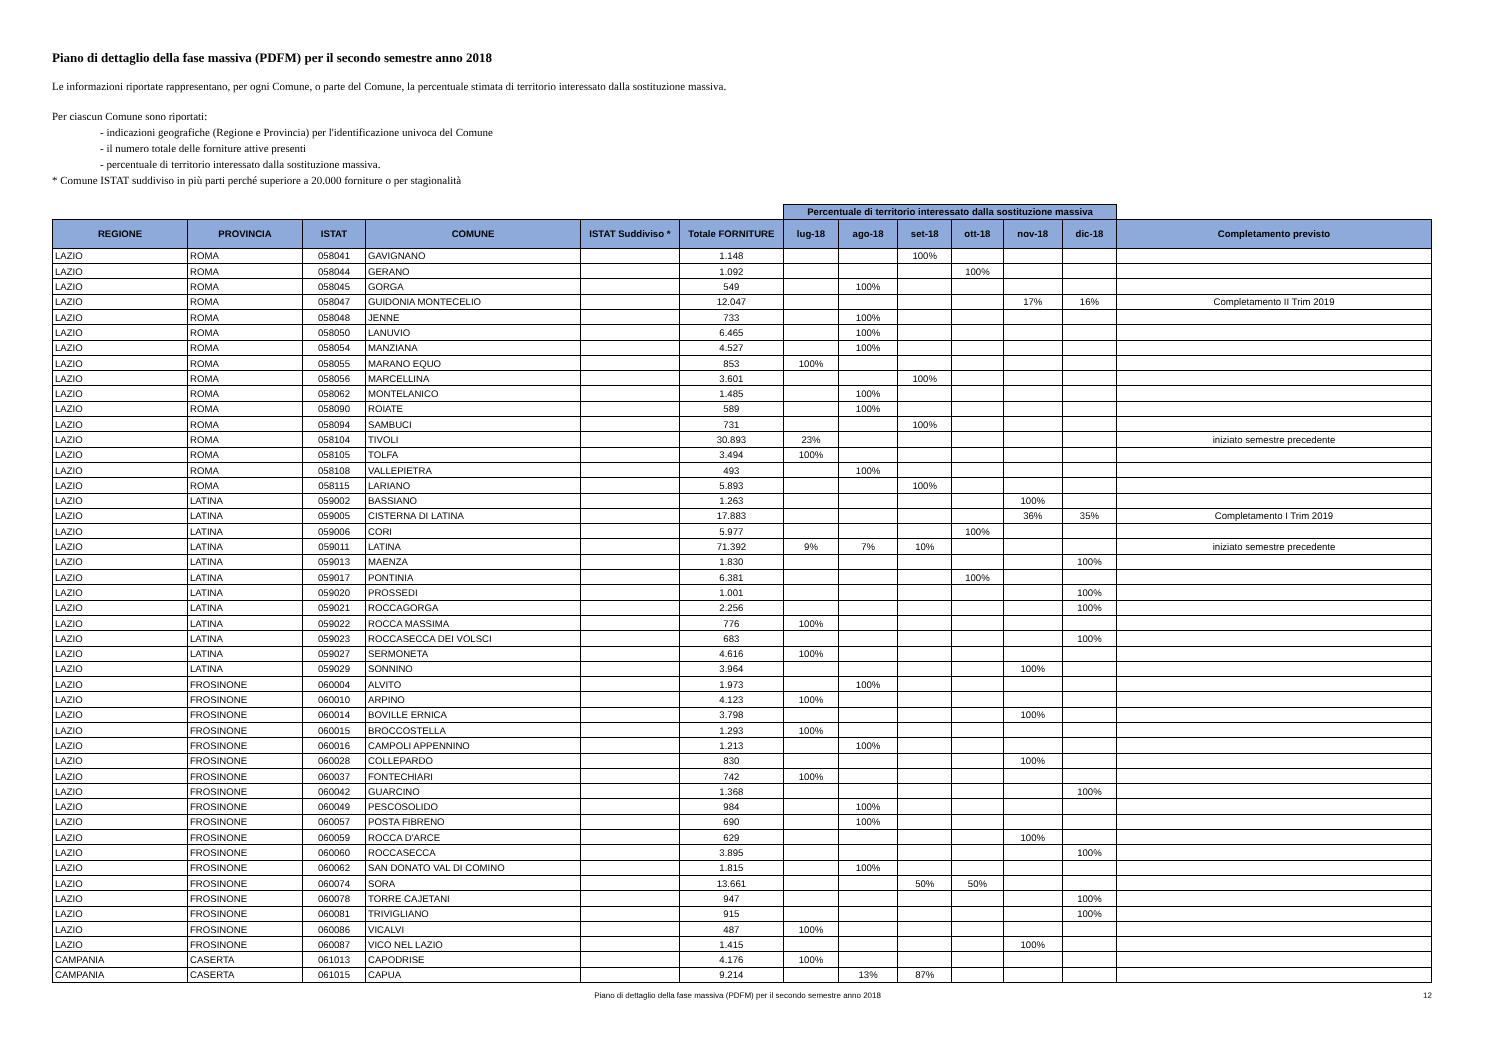Piano di dettaglio della fase massiva (PDFM) per il secondo semestre anno 2018
Le informazioni riportate rappresentano, per ogni Comune, o parte del Comune, la percentuale stimata di territorio interessato dalla sostituzione massiva.
Per ciascun Comune sono riportati:
- indicazioni geografiche (Regione e Provincia) per l'identificazione univoca del Comune
- il numero totale delle forniture attive presenti
- percentuale di territorio interessato dalla sostituzione massiva.
* Comune ISTAT suddiviso in più parti perché superiore a 20.000 forniture o per stagionalità
| | | | | | | Percentuale di territorio interessato dalla sostituzione massiva | | | | | | |
| REGIONE | PROVINCIA | ISTAT | COMUNE | ISTAT Suddiviso * | Totale FORNITURE | lug-18 | ago-18 | set-18 | ott-18 | nov-18 | dic-18 | Completamento previsto |
| LAZIO | ROMA | 058041 | GAVIGNANO | | 1.148 | | | 100% | | | | |
| LAZIO | ROMA | 058044 | GERANO | | 1.092 | | | | 100% | | | |
| LAZIO | ROMA | 058045 | GORGA | | 549 | | 100% | | | | | |
| LAZIO | ROMA | 058047 | GUIDONIA MONTECELIO | | 12.047 | | | | | 17% | 16% | Completamento II Trim 2019 |
| LAZIO | ROMA | 058048 | JENNE | | 733 | | 100% | | | | | |
| LAZIO | ROMA | 058050 | LANUVIO | | 6.465 | | 100% | | | | | |
| LAZIO | ROMA | 058054 | MANZIANA | | 4.527 | | 100% | | | | | |
| LAZIO | ROMA | 058055 | MARANO EQUO | | 853 | 100% | | | | | | |
| LAZIO | ROMA | 058056 | MARCELLINA | | 3.601 | | | 100% | | | | |
| LAZIO | ROMA | 058062 | MONTELANICO | | 1.485 | | 100% | | | | | |
| LAZIO | ROMA | 058090 | ROIATE | | 589 | | 100% | | | | | |
| LAZIO | ROMA | 058094 | SAMBUCI | | 731 | | | 100% | | | | |
| LAZIO | ROMA | 058104 | TIVOLI | | 30.893 | 23% | | | | | | iniziato semestre precedente |
| LAZIO | ROMA | 058105 | TOLFA | | 3.494 | 100% | | | | | | |
| LAZIO | ROMA | 058108 | VALLEPIETRA | | 493 | | 100% | | | | | |
| LAZIO | ROMA | 058115 | LARIANO | | 5.893 | | | 100% | | | | |
| LAZIO | LATINA | 059002 | BASSIANO | | 1.263 | | | | | 100% | | |
| LAZIO | LATINA | 059005 | CISTERNA DI LATINA | | 17.883 | | | | | 36% | 35% | Completamento I Trim 2019 |
| LAZIO | LATINA | 059006 | CORI | | 5.977 | | | | 100% | | | |
| LAZIO | LATINA | 059011 | LATINA | | 71.392 | 9% | 7% | 10% | | | | iniziato semestre precedente |
| LAZIO | LATINA | 059013 | MAENZA | | 1.830 | | | | | | 100% | |
| LAZIO | LATINA | 059017 | PONTINIA | | 6.381 | | | | 100% | | | |
| LAZIO | LATINA | 059020 | PROSSEDI | | 1.001 | | | | | | 100% | |
| LAZIO | LATINA | 059021 | ROCCAGORGA | | 2.256 | | | | | | 100% | |
| LAZIO | LATINA | 059022 | ROCCA MASSIMA | | 776 | 100% | | | | | | |
| LAZIO | LATINA | 059023 | ROCCASECCA DEI VOLSCI | | 683 | | | | | | 100% | |
| LAZIO | LATINA | 059027 | SERMONETA | | 4.616 | 100% | | | | | | |
| LAZIO | LATINA | 059029 | SONNINO | | 3.964 | | | | | 100% | | |
| LAZIO | FROSINONE | 060004 | ALVITO | | 1.973 | | 100% | | | | | |
| LAZIO | FROSINONE | 060010 | ARPINO | | 4.123 | 100% | | | | | | |
| LAZIO | FROSINONE | 060014 | BOVILLE ERNICA | | 3.798 | | | | | 100% | | |
| LAZIO | FROSINONE | 060015 | BROCCOSTELLA | | 1.293 | 100% | | | | | | |
| LAZIO | FROSINONE | 060016 | CAMPOLI APPENNINO | | 1.213 | | 100% | | | | | |
| LAZIO | FROSINONE | 060028 | COLLEPARDO | | 830 | | | | | 100% | | |
| LAZIO | FROSINONE | 060037 | FONTECHIARI | | 742 | 100% | | | | | | |
| LAZIO | FROSINONE | 060042 | GUARCINO | | 1.368 | | | | | | 100% | |
| LAZIO | FROSINONE | 060049 | PESCOSOLIDO | | 984 | | 100% | | | | | |
| LAZIO | FROSINONE | 060057 | POSTA FIBRENO | | 690 | | 100% | | | | | |
| LAZIO | FROSINONE | 060059 | ROCCA D'ARCE | | 629 | | | | | 100% | | |
| LAZIO | FROSINONE | 060060 | ROCCASECCA | | 3.895 | | | | | | 100% | |
| LAZIO | FROSINONE | 060062 | SAN DONATO VAL DI COMINO | | 1.815 | | 100% | | | | | |
| LAZIO | FROSINONE | 060074 | SORA | | 13.661 | | | 50% | 50% | | | |
| LAZIO | FROSINONE | 060078 | TORRE CAJETANI | | 947 | | | | | | 100% | |
| LAZIO | FROSINONE | 060081 | TRIVIGLIANO | | 915 | | | | | | 100% | |
| LAZIO | FROSINONE | 060086 | VICALVI | | 487 | 100% | | | | | | |
| LAZIO | FROSINONE | 060087 | VICO NEL LAZIO | | 1.415 | | | | | 100% | | |
| CAMPANIA | CASERTA | 061013 | CAPODRISE | | 4.176 | 100% | | | | | | |
| CAMPANIA | CASERTA | 061015 | CAPUA | | 9.214 | | 13% | 87% | | | | |
Piano di dettaglio della fase massiva (PDFM) per il secondo semestre anno 2018 12